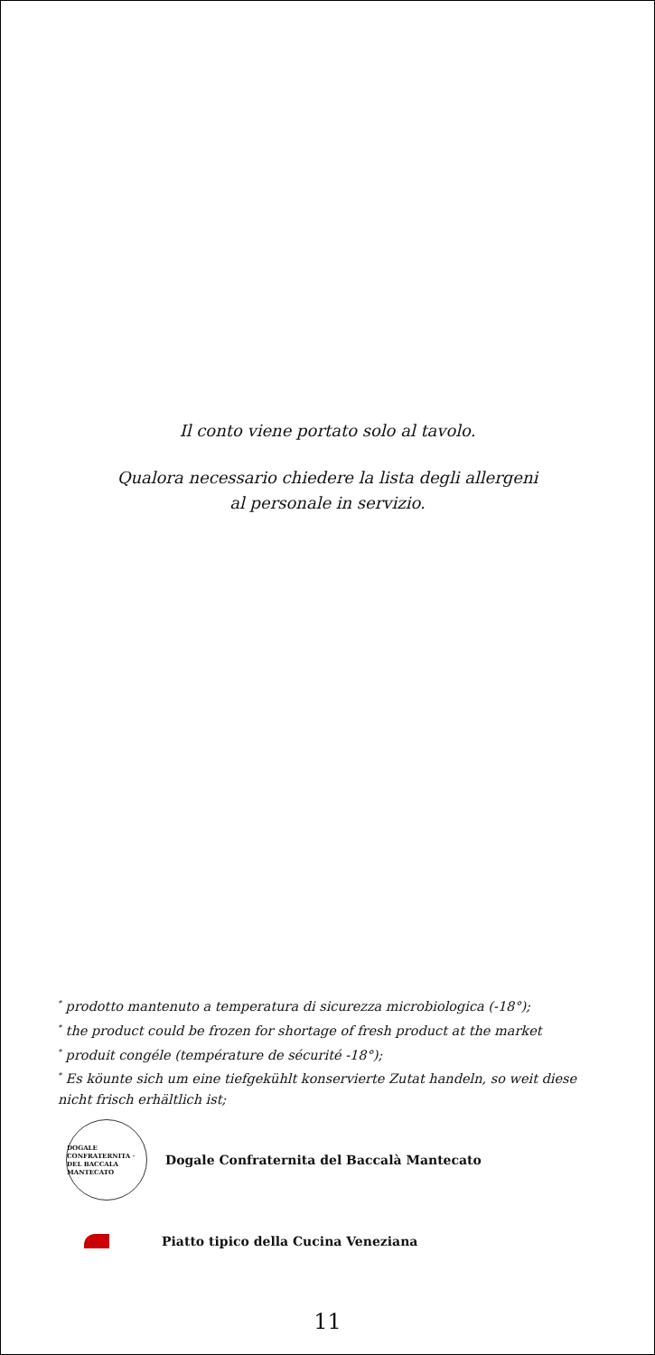Il conto viene portato solo al tavolo.
Qualora necessario chiedere la lista degli allergeni
al personale in servizio.
<sup>*</sup> prodotto mantenuto a temperatura di sicurezza microbiologica (-18°);
<sup>*</sup> the product could be frozen for shortage of fresh product at the market
<sup>*</sup> produit congéle (température de sécurité -18°);
<sup>*</sup> Es köunte sich um eine tiefgekühlt konservierte Zutat handeln, so weit diese nicht frisch erhältlich ist;
DOGALE CONFRATERNITA · DEL BACCALA MANTECATO
Dogale Confraternita del Baccalà Mantecato
Piatto tipico della Cucina Veneziana
11